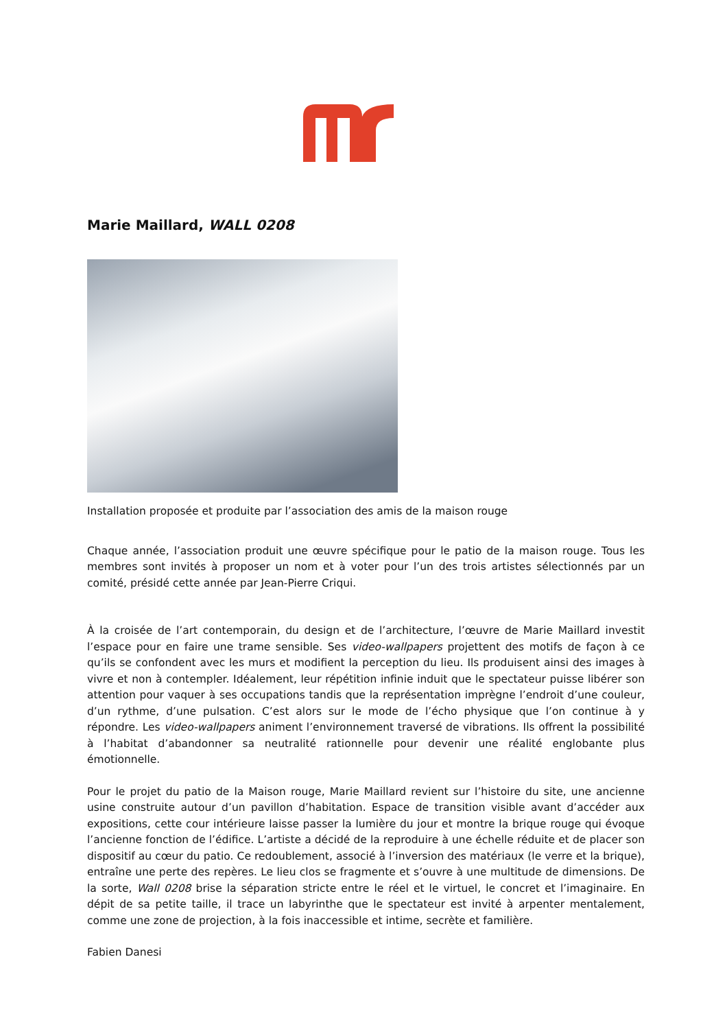Marie Maillard, WALL 0208
Installation proposée et produite par l’association des amis de la maison rouge
Chaque année, l’association produit une œuvre spécifique pour le patio de la maison rouge. Tous les membres sont invités à proposer un nom et à voter pour l’un des trois artistes sélectionnés par un comité, présidé cette année par Jean-Pierre Criqui.
À la croisée de l’art contemporain, du design et de l’architecture, l’œuvre de Marie Maillard investit l’espace pour en faire une trame sensible. Ses video-wallpapers projettent des motifs de façon à ce qu’ils se confondent avec les murs et modifient la perception du lieu. Ils produisent ainsi des images à vivre et non à contempler. Idéalement, leur répétition infinie induit que le spectateur puisse libérer son attention pour vaquer à ses occupations tandis que la représentation imprègne l’endroit d’une couleur, d’un rythme, d’une pulsation. C’est alors sur le mode de l’écho physique que l’on continue à y répondre. Les video-wallpapers animent l’environnement traversé de vibrations. Ils offrent la possibilité à l’habitat d’abandonner sa neutralité rationnelle pour devenir une réalité englobante plus émotionnelle.
Pour le projet du patio de la Maison rouge, Marie Maillard revient sur l’histoire du site, une ancienne usine construite autour d’un pavillon d’habitation. Espace de transition visible avant d’accéder aux expositions, cette cour intérieure laisse passer la lumière du jour et montre la brique rouge qui évoque l’ancienne fonction de l’édifice. L’artiste a décidé de la reproduire à une échelle réduite et de placer son dispositif au cœur du patio. Ce redoublement, associé à l’inversion des matériaux (le verre et la brique), entraîne une perte des repères. Le lieu clos se fragmente et s’ouvre à une multitude de dimensions. De la sorte, Wall 0208 brise la séparation stricte entre le réel et le virtuel, le concret et l’imaginaire. En dépit de sa petite taille, il trace un labyrinthe que le spectateur est invité à arpenter mentalement, comme une zone de projection, à la fois inaccessible et intime, secrète et familière.
Fabien Danesi